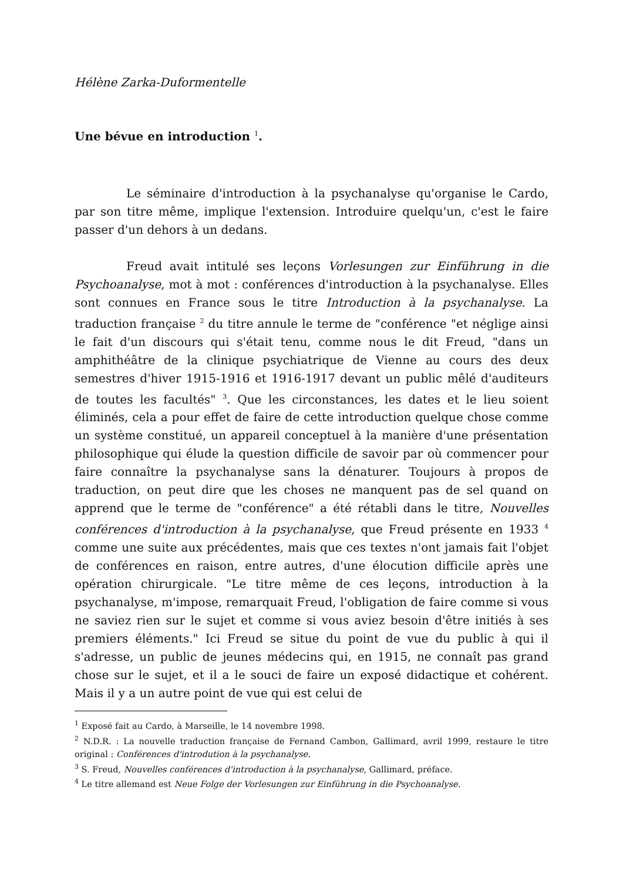Hélène Zarka-Duformentelle
Une bévue en introduction <sup>1</sup>.
Le séminaire d'introduction à la psychanalyse qu'organise le Cardo, par son titre même, implique l'extension. Introduire quelqu'un, c'est le faire passer d'un dehors à un dedans.
Freud avait intitulé ses leçons Vorlesungen zur Einführung in die Psychoanalyse, mot à mot : conférences d'introduction à la psychanalyse. Elles sont connues en France sous le titre Introduction à la psychanalyse. La traduction française <sup>2</sup> du titre annule le terme de "conférence "et néglige ainsi le fait d'un discours qui s'était tenu, comme nous le dit Freud, "dans un amphithéâtre de la clinique psychiatrique de Vienne au cours des deux semestres d'hiver 1915-1916 et 1916-1917 devant un public mêlé d'auditeurs de toutes les facultés" <sup>3</sup>. Que les circonstances, les dates et le lieu soient éliminés, cela a pour effet de faire de cette introduction quelque chose comme un système constitué, un appareil conceptuel à la manière d'une présentation philosophique qui élude la question difficile de savoir par où commencer pour faire connaître la psychanalyse sans la dénaturer. Toujours à propos de traduction, on peut dire que les choses ne manquent pas de sel quand on apprend que le terme de "conférence" a été rétabli dans le titre, Nouvelles conférences d'introduction à la psychanalyse, que Freud présente en 1933 <sup>4</sup> comme une suite aux précédentes, mais que ces textes n'ont jamais fait l'objet de conférences en raison, entre autres, d'une élocution difficile après une opération chirurgicale. "Le titre même de ces leçons, introduction à la psychanalyse, m'impose, remarquait Freud, l'obligation de faire comme si vous ne saviez rien sur le sujet et comme si vous aviez besoin d'être initiés à ses premiers éléments." Ici Freud se situe du point de vue du public à qui il s'adresse, un public de jeunes médecins qui, en 1915, ne connaît pas grand chose sur le sujet, et il a le souci de faire un exposé didactique et cohérent. Mais il y a un autre point de vue qui est celui de
<sup>1</sup> Exposé fait au Cardo, à Marseille, le 14 novembre 1998.
<sup>2</sup> N.D.R. : La nouvelle traduction française de Fernand Cambon, Gallimard, avril 1999, restaure le titre original : Conférences d'introdution à la psychanalyse.
<sup>3</sup> S. Freud, Nouvelles conférences d'introduction à la psychanalyse, Gallimard, préface.
<sup>4</sup> Le titre allemand est Neue Folge der Vorlesungen zur Einführung in die Psychoanalyse.